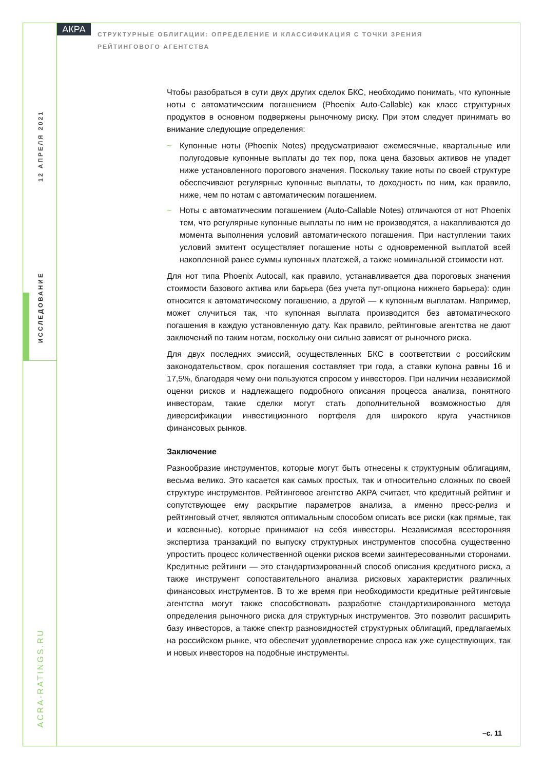АКРА
СТРУКТУРНЫЕ ОБЛИГАЦИИ: ОПРЕДЕЛЕНИЕ И КЛАССИФИКАЦИЯ С ТОЧКИ ЗРЕНИЯ РЕЙТИНГОВОГО АГЕНТСТВА
12 АПРЕЛЯ 2021
ИССЛЕДОВАНИЕ
ACRA-RATINGS.RU
Чтобы разобраться в сути двух других сделок БКС, необходимо понимать, что купонные ноты с автоматическим погашением (Phoenix Auto-Callable) как класс структурных продуктов в основном подвержены рыночному риску. При этом следует принимать во внимание следующие определения:
~ Купонные ноты (Phoenix Notes) предусматривают ежемесячные, квартальные или полугодовые купонные выплаты до тех пор, пока цена базовых активов не упадет ниже установленного порогового значения. Поскольку такие ноты по своей структуре обеспечивают регулярные купонные выплаты, то доходность по ним, как правило, ниже, чем по нотам с автоматическим погашением.
~ Ноты с автоматическим погашением (Auto-Callable Notes) отличаются от нот Phoenix тем, что регулярные купонные выплаты по ним не производятся, а накапливаются до момента выполнения условий автоматического погашения. При наступлении таких условий эмитент осуществляет погашение ноты с одновременной выплатой всей накопленной ранее суммы купонных платежей, а также номинальной стоимости нот.
Для нот типа Phoenix Autocall, как правило, устанавливается два пороговых значения стоимости базового актива или барьера (без учета пут-опциона нижнего барьера): один относится к автоматическому погашению, а другой — к купонным выплатам. Например, может случиться так, что купонная выплата производится без автоматического погашения в каждую установленную дату. Как правило, рейтинговые агентства не дают заключений по таким нотам, поскольку они сильно зависят от рыночного риска.
Для двух последних эмиссий, осуществленных БКС в соответствии с российским законодательством, срок погашения составляет три года, а ставки купона равны 16 и 17,5%, благодаря чему они пользуются спросом у инвесторов. При наличии независимой оценки рисков и надлежащего подробного описания процесса анализа, понятного инвесторам, такие сделки могут стать дополнительной возможностью для диверсификации инвестиционного портфеля для широкого круга участников финансовых рынков.
Заключение
Разнообразие инструментов, которые могут быть отнесены к структурным облигациям, весьма велико. Это касается как самых простых, так и относительно сложных по своей структуре инструментов. Рейтинговое агентство АКРА считает, что кредитный рейтинг и сопутствующее ему раскрытие параметров анализа, а именно пресс-релиз и рейтинговый отчет, являются оптимальным способом описать все риски (как прямые, так и косвенные), которые принимают на себя инвесторы. Независимая всесторонняя экспертиза транзакций по выпуску структурных инструментов способна существенно упростить процесс количественной оценки рисков всеми заинтересованными сторонами. Кредитные рейтинги — это стандартизированный способ описания кредитного риска, а также инструмент сопоставительного анализа рисковых характеристик различных финансовых инструментов. В то же время при необходимости кредитные рейтинговые агентства могут также способствовать разработке стандартизированного метода определения рыночного риска для структурных инструментов. Это позволит расширить базу инвесторов, а также спектр разновидностей структурных облигаций, предлагаемых на российском рынке, что обеспечит удовлетворение спроса как уже существующих, так и новых инвесторов на подобные инструменты.
–с. 11